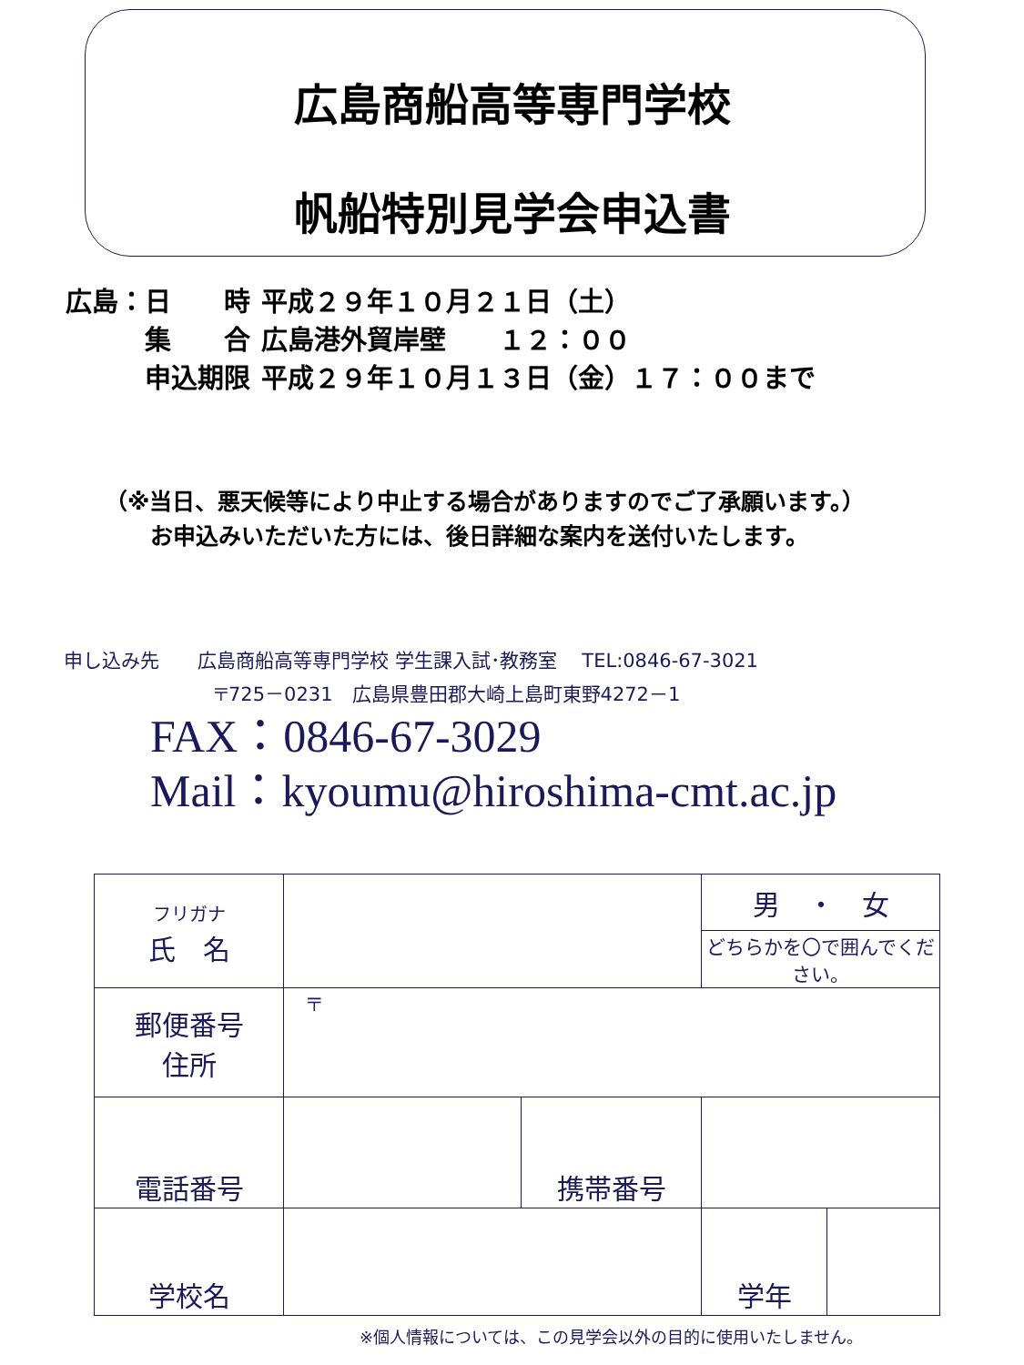広島商船高等専門学校
帆船特別見学会申込書
| 広島：日 時 | 平成２９年１０月２１日（土） |
| 集 合 | 広島港外貿岸壁 １２：００ |
| 申込期限 | 平成２９年１０月１３日（金）１７：００まで |
（※当日、悪天候等により中止する場合がありますのでご了承願います。）
　　お申込みいただいた方には、後日詳細な案内を送付いたします。
申し込み先　　広島商船高等専門学校 学生課入試･教務室　 TEL:0846-67-3021
〒725－0231　広島県豊田郡大崎上島町東野4272－1
FAX：0846-67-3029
Mail：kyoumu@hiroshima-cmt.ac.jp
| フリガナ 氏 名 | | | 男 ・ 女 | |
| | | | どちらかを〇で囲んでください。 | |
| 郵便番号 住所 | 〒 | | | |
| 電話番号 | | 携帯番号 | | |
| 学校名 | | | 学年 | |
※個人情報については、この見学会以外の目的に使用いたしません。